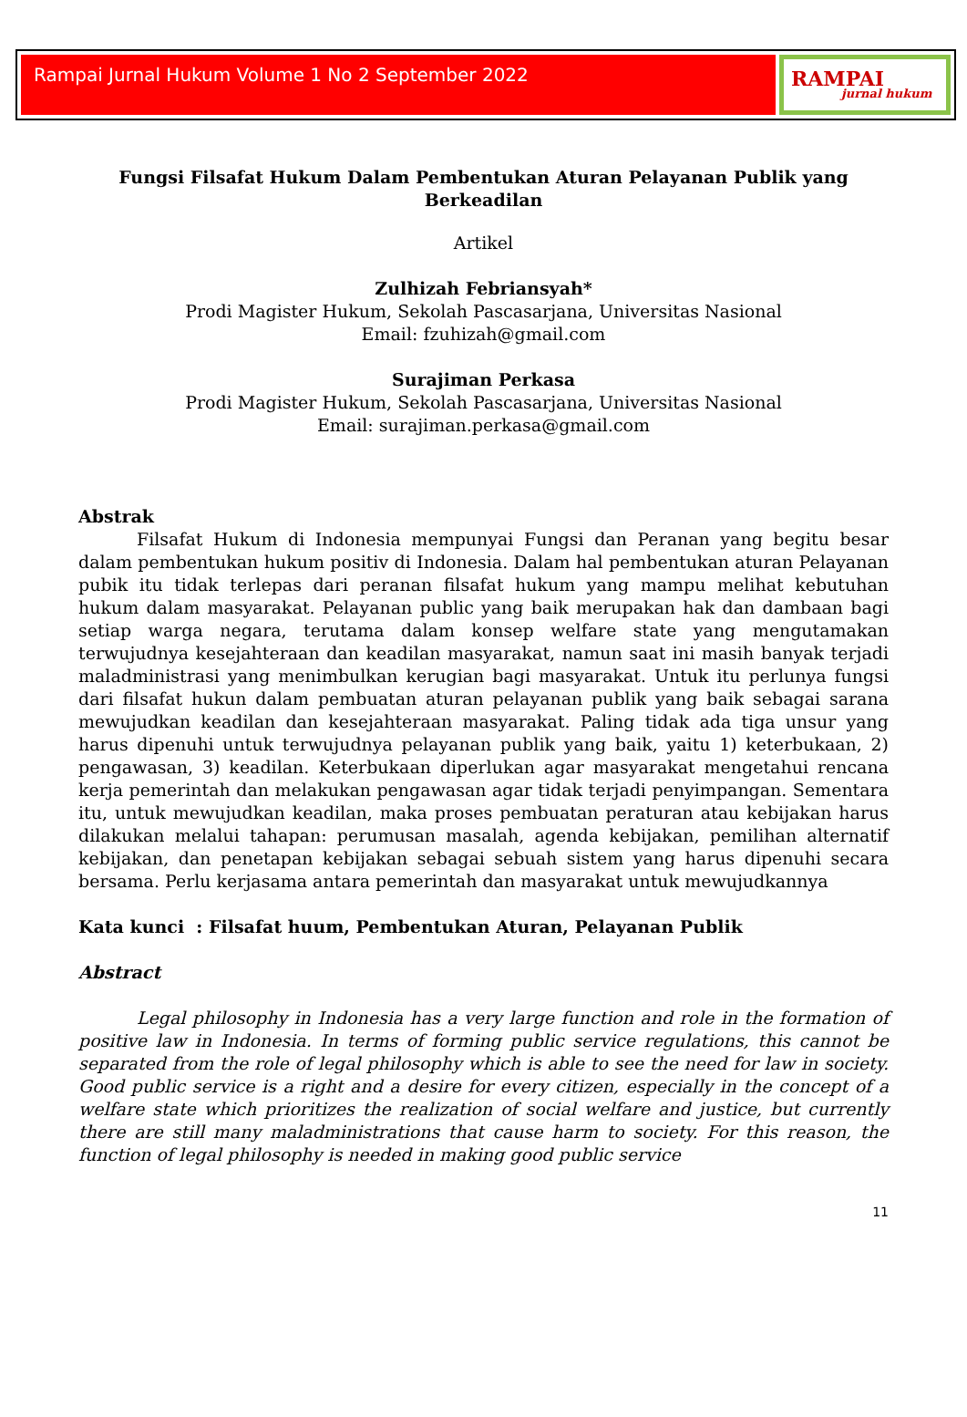Rampai Jurnal Hukum Volume 1 No 2 September 2022 RAMPAI
jurnal hukum
Fungsi Filsafat Hukum Dalam Pembentukan Aturan Pelayanan Publik yang Berkeadilan
Artikel
Zulhizah Febriansyah*
Prodi Magister Hukum, Sekolah Pascasarjana, Universitas Nasional
Email: fzuhizah@gmail.com
Surajiman Perkasa
Prodi Magister Hukum, Sekolah Pascasarjana, Universitas Nasional
Email: surajiman.perkasa@gmail.com
Abstrak
Filsafat Hukum di Indonesia mempunyai Fungsi dan Peranan yang begitu besar dalam pembentukan hukum positiv di Indonesia. Dalam hal pembentukan aturan Pelayanan pubik itu tidak terlepas dari peranan filsafat hukum yang mampu melihat kebutuhan hukum dalam masyarakat. Pelayanan public yang baik merupakan hak dan dambaan bagi setiap warga negara, terutama dalam konsep welfare state yang mengutamakan terwujudnya kesejahteraan dan keadilan masyarakat, namun saat ini masih banyak terjadi maladministrasi yang menimbulkan kerugian bagi masyarakat. Untuk itu perlunya fungsi dari filsafat hukun dalam pembuatan aturan pelayanan publik yang baik sebagai sarana mewujudkan keadilan dan kesejahteraan masyarakat. Paling tidak ada tiga unsur yang harus dipenuhi untuk terwujudnya pelayanan publik yang baik, yaitu 1) keterbukaan, 2) pengawasan, 3) keadilan. Keterbukaan diperlukan agar masyarakat mengetahui rencana kerja pemerintah dan melakukan pengawasan agar tidak terjadi penyimpangan. Sementara itu, untuk mewujudkan keadilan, maka proses pembuatan peraturan atau kebijakan harus dilakukan melalui tahapan: perumusan masalah, agenda kebijakan, pemilihan alternatif kebijakan, dan penetapan kebijakan sebagai sebuah sistem yang harus dipenuhi secara bersama. Perlu kerjasama antara pemerintah dan masyarakat untuk mewujudkannya
Kata kunci : Filsafat huum, Pembentukan Aturan, Pelayanan Publik
Abstract
Legal philosophy in Indonesia has a very large function and role in the formation of positive law in Indonesia. In terms of forming public service regulations, this cannot be separated from the role of legal philosophy which is able to see the need for law in society. Good public service is a right and a desire for every citizen, especially in the concept of a welfare state which prioritizes the realization of social welfare and justice, but currently there are still many maladministrations that cause harm to society. For this reason, the function of legal philosophy is needed in making good public service
11